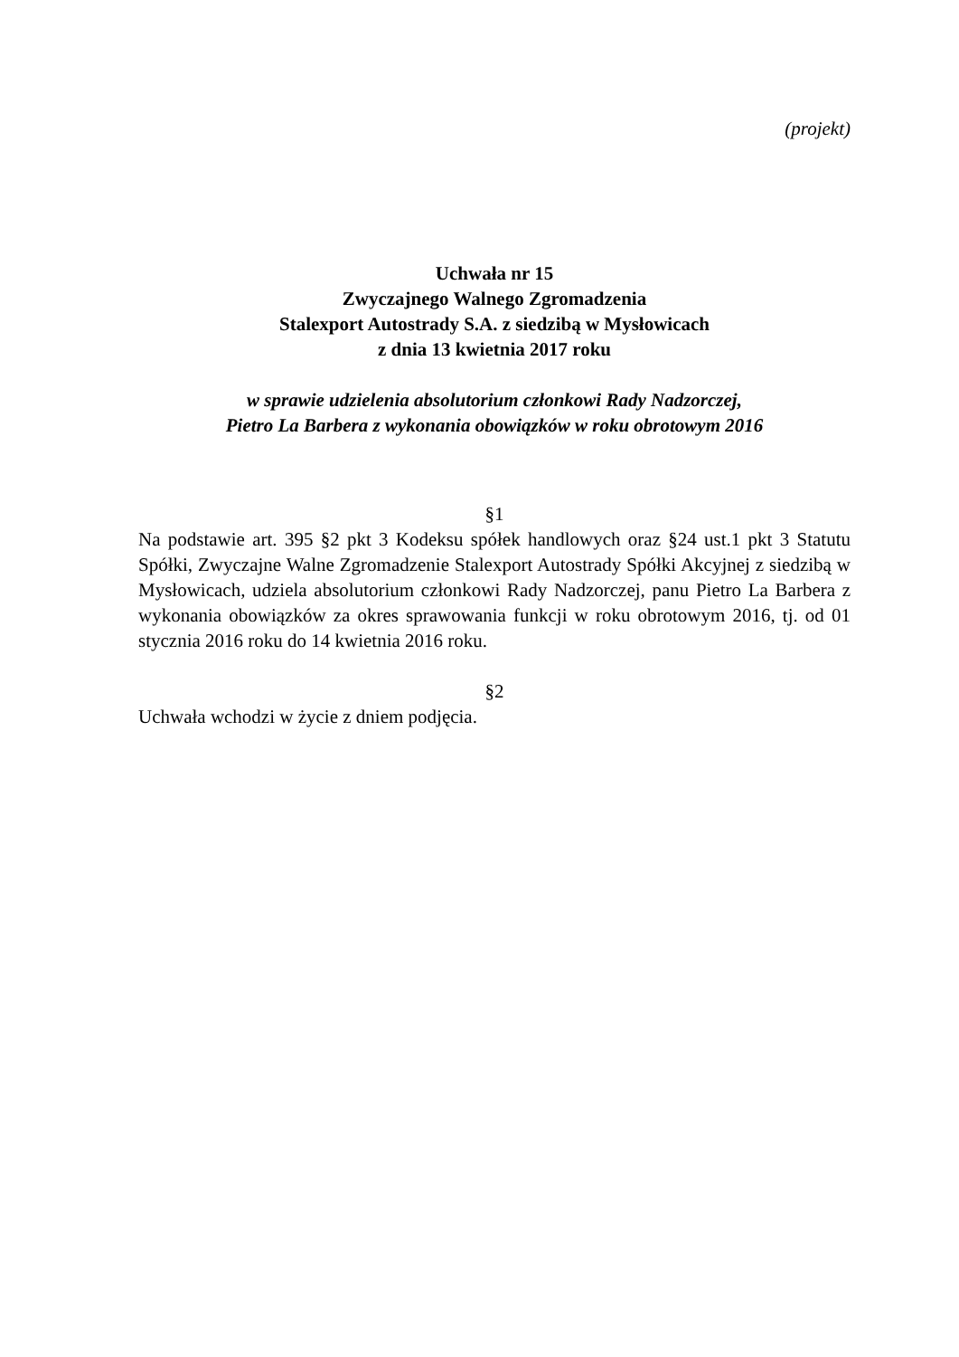(projekt)
Uchwała nr 15
Zwyczajnego Walnego Zgromadzenia
Stalexport Autostrady S.A. z siedzibą w Mysłowicach
z dnia 13 kwietnia 2017 roku
w sprawie udzielenia absolutorium członkowi Rady Nadzorczej,
Pietro La Barbera z wykonania obowiązków w roku obrotowym 2016
§1
Na podstawie art. 395 §2 pkt 3 Kodeksu spółek handlowych oraz §24 ust.1 pkt 3 Statutu Spółki, Zwyczajne Walne Zgromadzenie Stalexport Autostrady Spółki Akcyjnej z siedzibą w Mysłowicach, udziela absolutorium członkowi Rady Nadzorczej, panu Pietro La Barbera z wykonania obowiązków za okres sprawowania funkcji w roku obrotowym 2016, tj. od 01 stycznia 2016 roku do 14 kwietnia 2016 roku.
§2
Uchwała wchodzi w życie z dniem podjęcia.